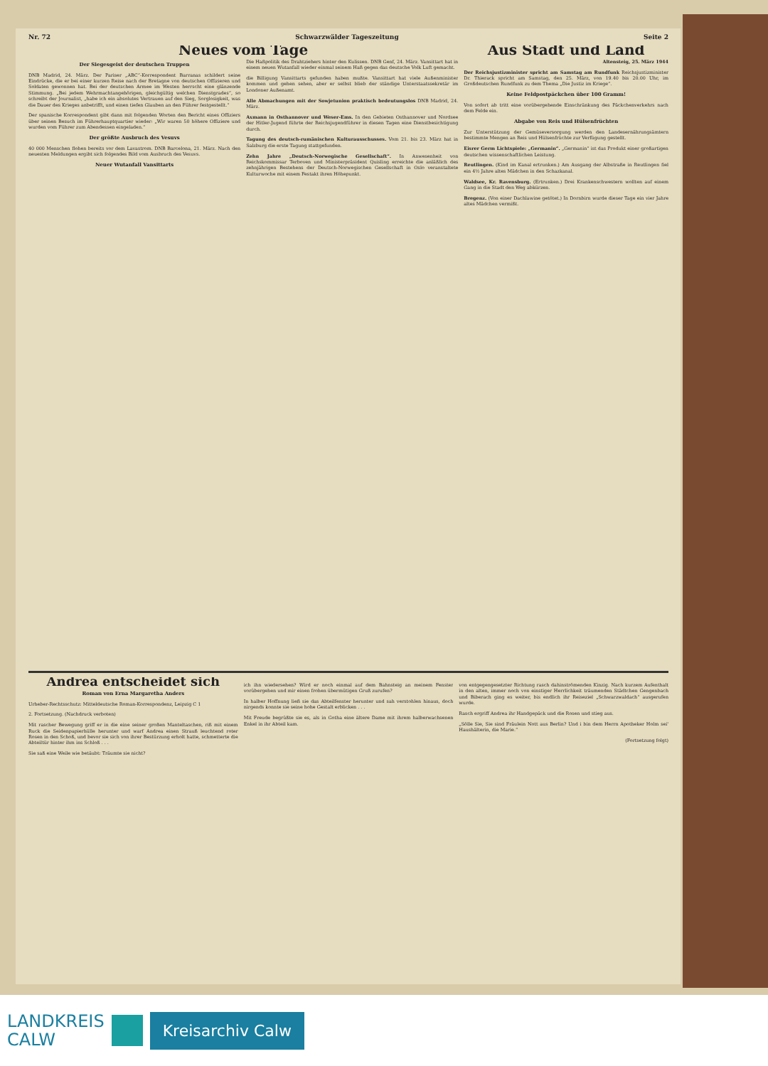Nr. 72 Schwarzwälder Tageszeitung Seite 2
Neues vom Tage
Der Siegesgeist der deutschen Truppen
DNB Madrid, 24. März. Der Pariser „ABC“-Korrespondent Barranas schildert seine Eindrücke, die er bei einer kurzen Reise nach der Bretagne von deutschen Offizieren und Soldaten gewonnen hat. Bei der deutschen Armee im Westen herrscht eine glänzende Stimmung. „Bei jedem Wehrmachtangehörigen, gleichgültig welchen Dienstgrades“, so schreibt der Journalist, „habe ich ein absolutes Vertrauen auf den Sieg, Sorglosigkeit, was die Dauer des Krieges anbetrifft, und einen tiefen Glauben an den Führer festgestellt.“
Der spanische Korrespondent gibt dann mit folgenden Worten den Bericht eines Offiziers über seinen Besuch im Führerhauptquartier wieder: „Wir waren 50 höhere Offiziere und wurden vom Führer zum Abendessen eingeladen.“
Der größte Ausbruch des Vesuvs
40 000 Menschen flohen bereits vor dem Lavastrom. DNB Barcelona, 21. März. Nach den neuesten Meldungen ergibt sich folgendes Bild vom Ausbruch des Vesuvs.
Neuer Wutanfall Vansittarts
Die Haßpolitik des Drahtziehers hinter den Kulissen. DNB Genf, 24. März. Vansittart hat in einem neuen Wutanfall wieder einmal seinem Haß gegen das deutsche Volk Luft gemacht.
die Billigung Vansittarts gefunden haben mußte. Vansittart hat viele Außenminister kommen und gehen sehen, aber er selbst blieb der ständige Unterstaatssekretär im Londoner Außenamt.
Alle Abmachungen mit der Sowjetunion praktisch bedeutungslos DNB Madrid, 24. März.
Axmann in Osthannover und Weser-Ems. In den Gebieten Osthannover und Nordsee der Hitler-Jugend führte der Reichsjugendführer in diesen Tagen eine Dienstbesichtigung durch.
Tagung des deutsch-rumänischen Kulturausschusses. Vom 21. bis 23. März hat in Salzburg die erste Tagung stattgefunden.
Zehn Jahre „Deutsch-Norwegische Gesellschaft“. In Anwesenheit von Reichskommissar Terboven und Ministerpräsident Quisling erreichte die anläßlich des zehnjährigen Bestehens der Deutsch-Norwegischen Gesellschaft in Oslo veranstaltete Kulturwoche mit einem Festakt ihren Höhepunkt.
Aus Stadt und Land
Altensteig, 25. März 1944
Der Reichsjustizminister spricht am Samstag am Rundfunk Reichsjustizminister Dr. Thierack spricht am Samstag, den 25. März, von 19.40 bis 20.00 Uhr, im Großdeutschen Rundfunk zu dem Thema „Die Justiz im Kriege“.
Keine Feldpostpäckchen über 100 Gramm!
Von sofort ab tritt eine vorübergehende Einschränkung des Päckchenverkehrs nach dem Felde ein.
Abgabe von Reis und Hülsenfrüchten
Zur Unterstützung der Gemüseversorgung werden den Landesernährungsämtern bestimmte Mengen an Reis und Hülsenfrüchte zur Verfügung gestellt.
Eisrer Germ Lichtspiele: „Germanin“. „Germanin“ ist das Produkt einer großartigen deutschen wissenschaftlichen Leistung.
Reutlingen. (Kind im Kanal ertrunken.) Am Ausgang der Albstraße in Reutlingen fiel ein 4½ Jahre altes Mädchen in den Schazkanal.
Waldsee, Kr. Ravensburg. (Ertrunken.) Drei Krankenschwestern wollten auf einem Gang in die Stadt den Weg abkürzen.
Bregenz. (Von einer Dachlawine getötet.) In Dornbirn wurde dieser Tage ein vier Jahre altes Mädchen vermißt.
Andrea entscheidet sich
Roman von Erna Margaretha Anders
Urheber-Rechtsschutz: Mitteldeutsche Roman-Korrespondenz, Leipzig C 1
2. Fortsetzung. (Nachdruck verboten)
Mit rascher Bewegung griff er in die eine seiner großen Manteltaschen, riß mit einem Ruck die Seidenpapierhülle herunter und warf Andrea einen Strauß leuchtend roter Rosen in den Schoß, und bevor sie sich von ihrer Bestürzung erholt hatte, schmetterte die Abteiltür hinter ihm ins Schloß . . .
Sie saß eine Weile wie betäubt: Träumte sie nicht?
ich ihn wiedersehen? Wird er noch einmal auf dem Bahnsteig an meinem Fenster vorübergehen und mir einen frohen übermütigen Gruß zurufen?
In halber Hoffnung ließ sie das Abteilfenster herunter und sah verstohlen hinaus, doch nirgends konnte sie seine hohe Gestalt erblicken . . .
Mit Freude begrüßte sie es, als in Gotha eine ältere Dame mit ihrem halberwachsenen Enkel in ihr Abteil kam.
von entgegengesetzter Richtung rasch dahinströmenden Kinzig. Nach kurzem Aufenthalt in den alten, immer noch von einstiger Herrlichkeit träumenden Städtchen Gengenbach und Biberach ging es weiter, bis endlich ihr Reiseziel „Schwarzwaldach“ ausgerufen wurde.
Rasch ergriff Andrea ihr Handgepäck und die Rosen und stieg aus.
„Sölle Sie, Sie sind Fräulein Nott aus Berlin? Und i bin dem Herrn Apotheker Holm sei' Haushälterin, die Marie.“
(Fortsetzung folgt)
LANDKREIS
CALW
Kreisarchiv Calw